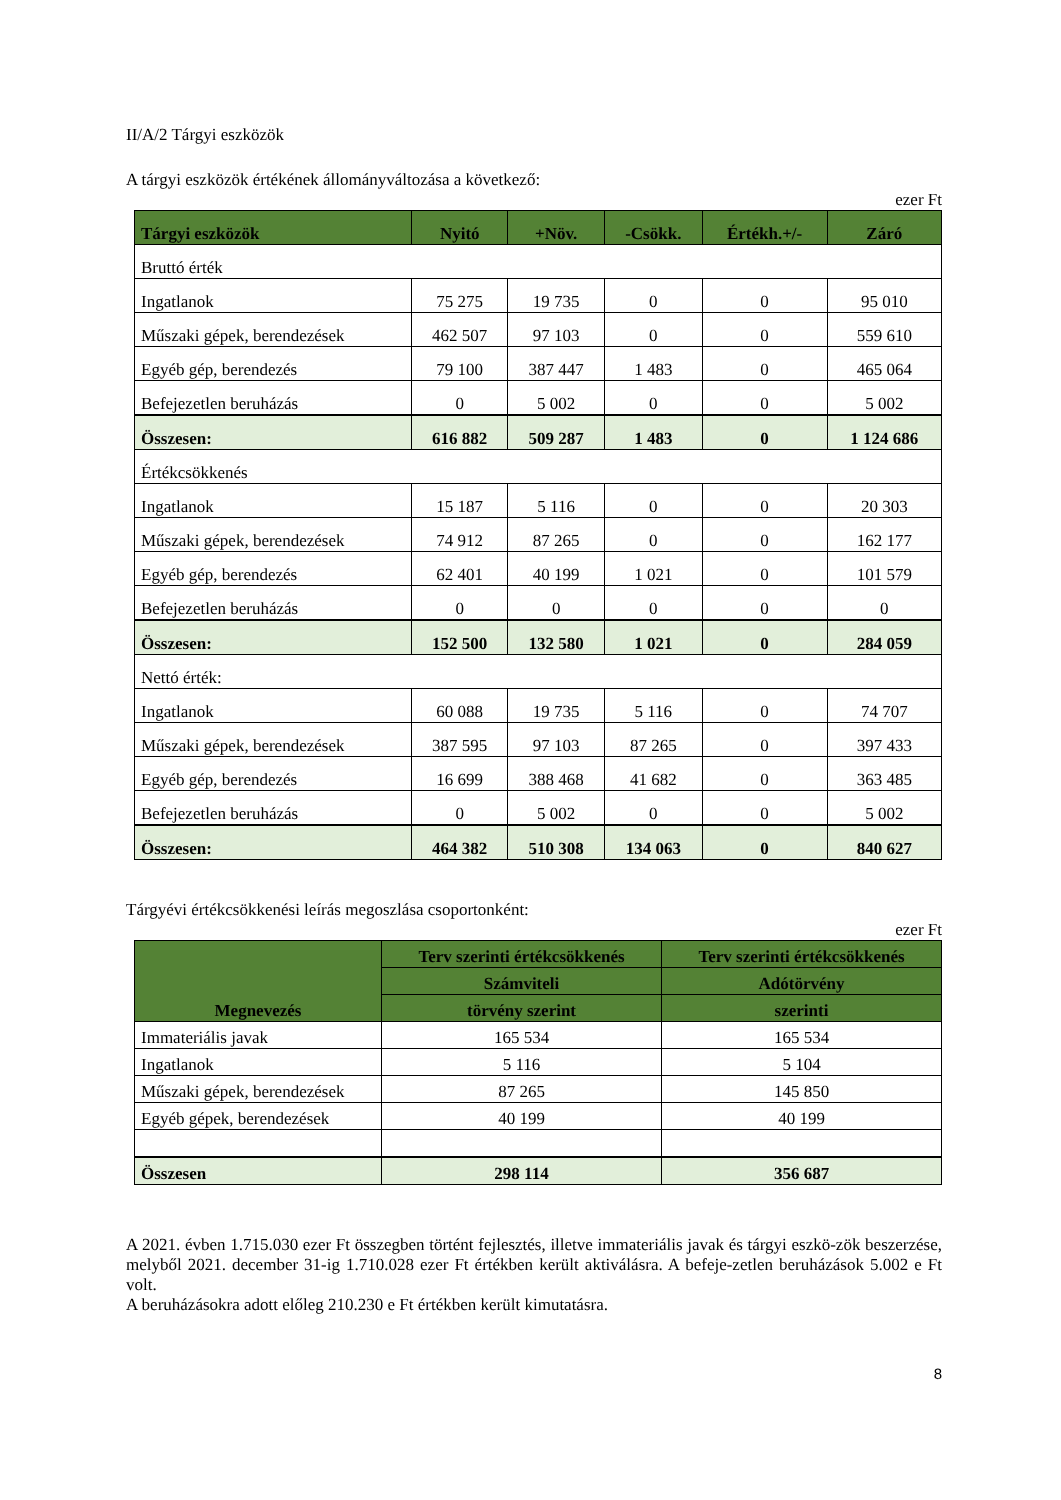II/A/2 Tárgyi eszközök
A tárgyi eszközök értékének állományváltozása a következő:
ezer Ft
| Tárgyi eszközök | Nyitó | +Növ. | -Csökk. | Értékh.+/- | Záró |
| --- | --- | --- | --- | --- | --- |
| Bruttó érték | | | | | |
| Ingatlanok | 75 275 | 19 735 | 0 | 0 | 95 010 |
| Műszaki gépek, berendezések | 462 507 | 97 103 | 0 | 0 | 559 610 |
| Egyéb gép, berendezés | 79 100 | 387 447 | 1 483 | 0 | 465 064 |
| Befejezetlen beruházás | 0 | 5 002 | 0 | 0 | 5 002 |
| Összesen: | 616 882 | 509 287 | 1 483 | 0 | 1 124 686 |
| Értékcsökkenés | | | | | |
| Ingatlanok | 15 187 | 5 116 | 0 | 0 | 20 303 |
| Műszaki gépek, berendezések | 74 912 | 87 265 | 0 | 0 | 162 177 |
| Egyéb gép, berendezés | 62 401 | 40 199 | 1 021 | 0 | 101 579 |
| Befejezetlen beruházás | 0 | 0 | 0 | 0 | 0 |
| Összesen: | 152 500 | 132 580 | 1 021 | 0 | 284 059 |
| Nettó érték: | | | | | |
| Ingatlanok | 60 088 | 19 735 | 5 116 | 0 | 74 707 |
| Műszaki gépek, berendezések | 387 595 | 97 103 | 87 265 | 0 | 397 433 |
| Egyéb gép, berendezés | 16 699 | 388 468 | 41 682 | 0 | 363 485 |
| Befejezetlen beruházás | 0 | 5 002 | 0 | 0 | 5 002 |
| Összesen: | 464 382 | 510 308 | 134 063 | 0 | 840 627 |
Tárgyévi értékcsökkenési leírás megoszlása csoportonként:
ezer Ft
| Megnevezés | Terv szerinti értékcsökkenés | Terv szerinti értékcsökkenés |
| --- | --- | --- |
| | Számviteli | Adótörvény |
| | törvény szerint | szerinti |
| Immateriális javak | 165 534 | 165 534 |
| Ingatlanok | 5 116 | 5 104 |
| Műszaki gépek, berendezések | 87 265 | 145 850 |
| Egyéb gépek, berendezések | 40 199 | 40 199 |
| Összesen | 298 114 | 356 687 |
A 2021. évben 1.715.030 ezer Ft összegben történt fejlesztés, illetve immateriális javak és tárgyi eszkö-zök beszerzése, melyből 2021. december 31-ig 1.710.028 ezer Ft értékben került aktiválásra. A befeje-zetlen beruházások 5.002 e Ft volt.
A beruházásokra adott előleg 210.230 e Ft értékben került kimutatásra.
8